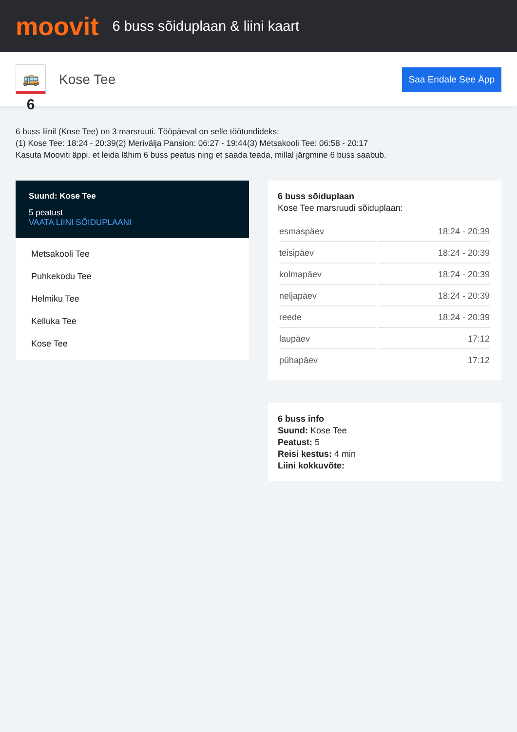moovit
6 buss sõiduplaan & liini kaart
🚌 6
Kose Tee
Saa Endale See Äpp
6 buss liinil (Kose Tee) on 3 marsruuti. Tööpäeval on selle töötundideks:
(1) Kose Tee: 18:24 - 20:39(2) Merivälja Pansion: 06:27 - 19:44(3) Metsakooli Tee: 06:58 - 20:17
Kasuta Mooviti äppi, et leida lähim 6 buss peatus ning et saada teada, millal järgmine 6 buss saabub.
Suund: Kose Tee
5 peatust
VAATA LIINI SÕIDUPLAANI
Metsakooli Tee
Puhkekodu Tee
Helmiku Tee
Kelluka Tee
Kose Tee
6 buss sõiduplaan
Kose Tee marsruudi sõiduplaan:
| esmaspäev | 18:24 - 20:39 |
| teisipäev | 18:24 - 20:39 |
| kolmapäev | 18:24 - 20:39 |
| neljapäev | 18:24 - 20:39 |
| reede | 18:24 - 20:39 |
| laupäev | 17:12 |
| pühapäev | 17:12 |
6 buss info
Suund: Kose Tee
Peatust: 5
Reisi kestus: 4 min
Liini kokkuvõte: